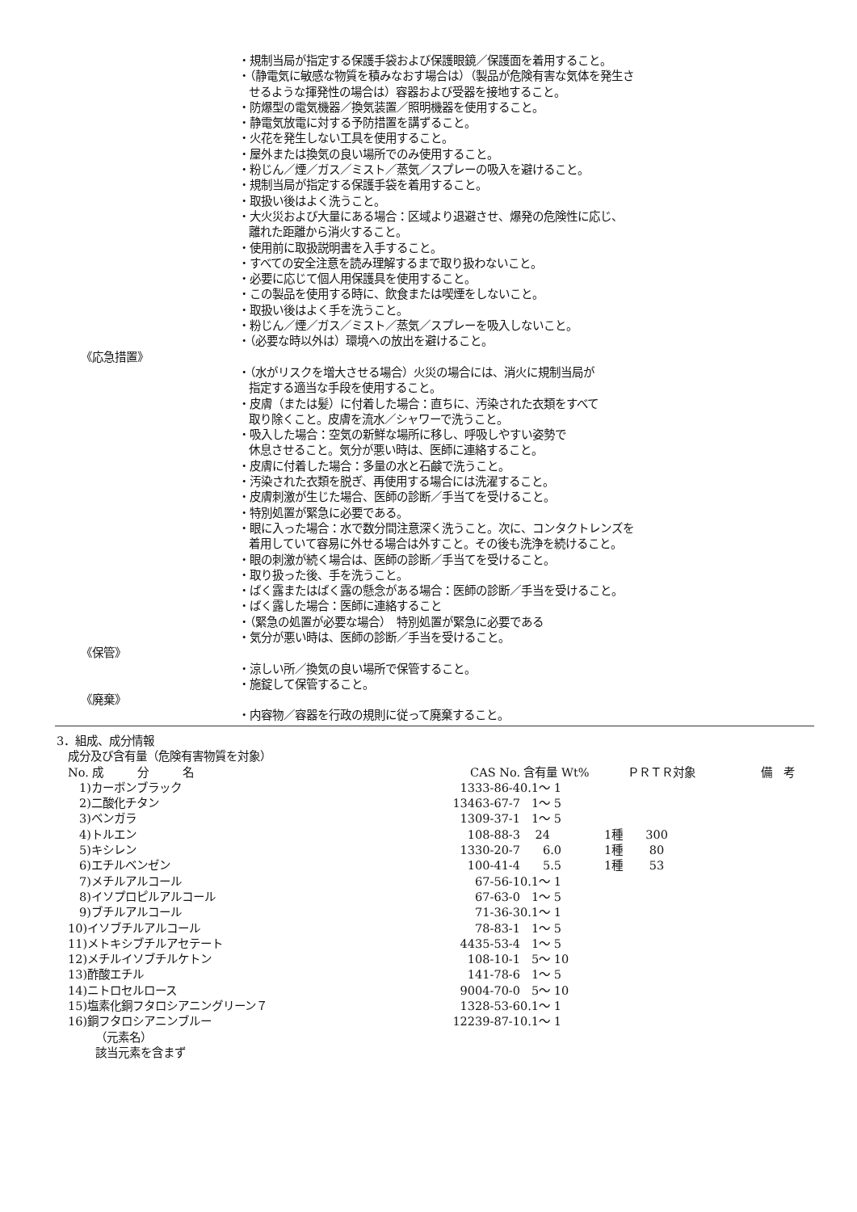・規制当局が指定する保護手袋および保護眼鏡／保護面を着用すること。
・（静電気に敏感な物質を積みなおす場合は）（製品が危険有害な気体を発生さ
せるような揮発性の場合は）容器および受器を接地すること。
・防爆型の電気機器／換気装置／照明機器を使用すること。
・静電気放電に対する予防措置を講ずること。
・火花を発生しない工具を使用すること。
・屋外または換気の良い場所でのみ使用すること。
・粉じん／煙／ガス／ミスト／蒸気／スプレーの吸入を避けること。
・規制当局が指定する保護手袋を着用すること。
・取扱い後はよく洗うこと。
・大火災および大量にある場合：区域より退避させ、爆発の危険性に応じ、
離れた距離から消火すること。
・使用前に取扱説明書を入手すること。
・すべての安全注意を読み理解するまで取り扱わないこと。
・必要に応じて個人用保護具を使用すること。
・この製品を使用する時に、飲食または喫煙をしないこと。
・取扱い後はよく手を洗うこと。
・粉じん／煙／ガス／ミスト／蒸気／スプレーを吸入しないこと。
・（必要な時以外は）環境への放出を避けること。
《応急措置》
・（水がリスクを増大させる場合）火災の場合には、消火に規制当局が
指定する適当な手段を使用すること。
・皮膚（または髪）に付着した場合：直ちに、汚染された衣類をすべて
取り除くこと。皮膚を流水／シャワーで洗うこと。
・吸入した場合：空気の新鮮な場所に移し、呼吸しやすい姿勢で
休息させること。気分が悪い時は、医師に連絡すること。
・皮膚に付着した場合：多量の水と石鹸で洗うこと。
・汚染された衣類を脱ぎ、再使用する場合には洗濯すること。
・皮膚刺激が生じた場合、医師の診断／手当てを受けること。
・特別処置が緊急に必要である。
・眼に入った場合：水で数分間注意深く洗うこと。次に、コンタクトレンズを
着用していて容易に外せる場合は外すこと。その後も洗浄を続けること。
・眼の刺激が続く場合は、医師の診断／手当てを受けること。
・取り扱った後、手を洗うこと。
・ばく露またはばく露の懸念がある場合：医師の診断／手当を受けること。
・ばく露した場合：医師に連絡すること
・（緊急の処置が必要な場合）　特別処置が緊急に必要である
・気分が悪い時は、医師の診断／手当を受けること。
《保管》
・涼しい所／換気の良い場所で保管すること。
・施錠して保管すること。
《廃棄》
・内容物／容器を行政の規則に従って廃棄すること。
3．組成、成分情報
成分及び含有量（危険有害物質を対象）
| No. 成 分 名 | CAS No. | 含有量 Wt% | ＰＲＴＲ対象 | 備 考 |
| --- | --- | --- | --- | --- |
| 1)カーボンブラック | 1333-86-4 | 0.1～ 1 | | |
| 2)二酸化チタン | 13463-67-7 | 1～ 5 | | |
| 3)ベンガラ | 1309-37-1 | 1～ 5 | | |
| 4)トルエン | 108-88-3 | 24 | 1種 300 | |
| 5)キシレン | 1330-20-7 | 6.0 | 1種 80 | |
| 6)エチルベンゼン | 100-41-4 | 5.5 | 1種 53 | |
| 7)メチルアルコール | 67-56-1 | 0.1～ 1 | | |
| 8)イソプロピルアルコール | 67-63-0 | 1～ 5 | | |
| 9)ブチルアルコール | 71-36-3 | 0.1～ 1 | | |
| 10)イソブチルアルコール | 78-83-1 | 1～ 5 | | |
| 11)メトキシブチルアセテート | 4435-53-4 | 1～ 5 | | |
| 12)メチルイソブチルケトン | 108-10-1 | 5～ 10 | | |
| 13)酢酸エチル | 141-78-6 | 1～ 5 | | |
| 14)ニトロセルロース | 9004-70-0 | 5～ 10 | | |
| 15)塩素化銅フタロシアニングリーン７ | 1328-53-6 | 0.1～ 1 | | |
| 16)銅フタロシアニンブルー | 12239-87-1 | 0.1～ 1 | | |
（元素名）
該当元素を含まず